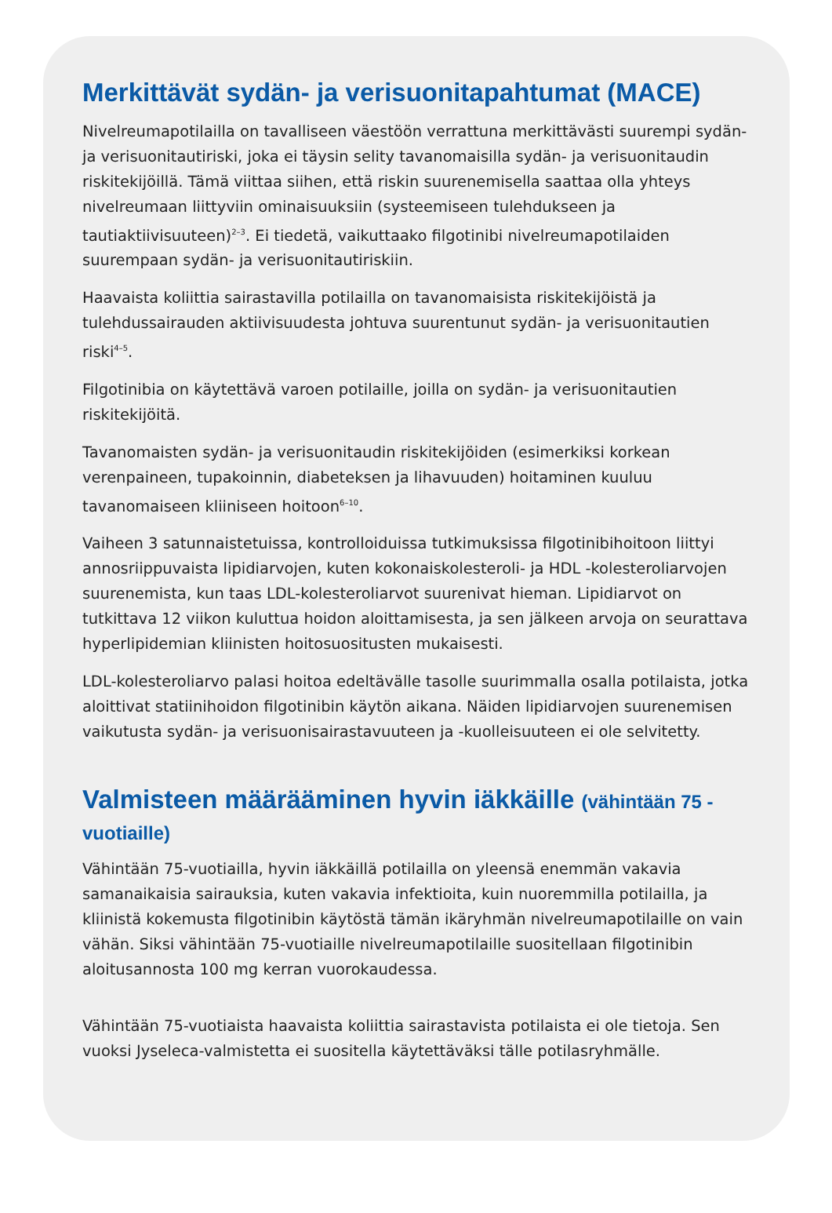Merkittävät sydän- ja verisuonitapahtumat (MACE)
Nivelreumapotilailla on tavalliseen väestöön verrattuna merkittävästi suurempi sydän- ja verisuonitautiriski, joka ei täysin selity tavanomaisilla sydän- ja verisuonitaudin riskitekijöillä. Tämä viittaa siihen, että riskin suurenemisella saattaa olla yhteys nivelreumaan liittyviin ominaisuuksiin (systeemiseen tulehdukseen ja tautiaktiivisuuteen)<sup>2–3</sup>. Ei tiedetä, vaikuttaako filgotinibi nivelreumapotilaiden suurempaan sydän- ja verisuonitautiriskiin.
Haavaista koliittia sairastavilla potilailla on tavanomaisista riskitekijöistä ja tulehdussairauden aktiivisuudesta johtuva suurentunut sydän- ja verisuonitautien riski<sup>4–5</sup>.
Filgotinibia on käytettävä varoen potilaille, joilla on sydän- ja verisuonitautien riskitekijöitä.
Tavanomaisten sydän- ja verisuonitaudin riskitekijöiden (esimerkiksi korkean verenpaineen, tupakoinnin, diabeteksen ja lihavuuden) hoitaminen kuuluu tavanomaiseen kliiniseen hoitoon<sup>6–10</sup>.
Vaiheen 3 satunnaistetuissa, kontrolloiduissa tutkimuksissa filgotinibihoitoon liittyi annosriippuvaista lipidiarvojen, kuten kokonaiskolesteroli- ja HDL -kolesteroliarvojen suurenemista, kun taas LDL-kolesteroliarvot suurenivat hieman. Lipidiarvot on tutkittava 12 viikon kuluttua hoidon aloittamisesta, ja sen jälkeen arvoja on seurattava hyperlipidemian kliinisten hoitosuositusten mukaisesti.
LDL-kolesteroliarvo palasi hoitoa edeltävälle tasolle suurimmalla osalla potilaista, jotka aloittivat statiinihoidon filgotinibin käytön aikana. Näiden lipidiarvojen suurenemisen vaikutusta sydän- ja verisuonisairastavuuteen ja -kuolleisuuteen ei ole selvitetty.
Valmisteen määrääminen hyvin iäkkäille (vähintään 75 -vuotiaille)
Vähintään 75-vuotiailla, hyvin iäkkäillä potilailla on yleensä enemmän vakavia samanaikaisia sairauksia, kuten vakavia infektioita, kuin nuoremmilla potilailla, ja kliinistä kokemusta filgotinibin käytöstä tämän ikäryhmän nivelreumapotilaille on vain vähän. Siksi vähintään 75-vuotiaille nivelreumapotilaille suositellaan filgotinibin aloitusannosta 100 mg kerran vuorokaudessa.
Vähintään 75-vuotiaista haavaista koliittia sairastavista potilaista ei ole tietoja. Sen vuoksi Jyseleca-valmistetta ei suositella käytettäväksi tälle potilasryhmälle.